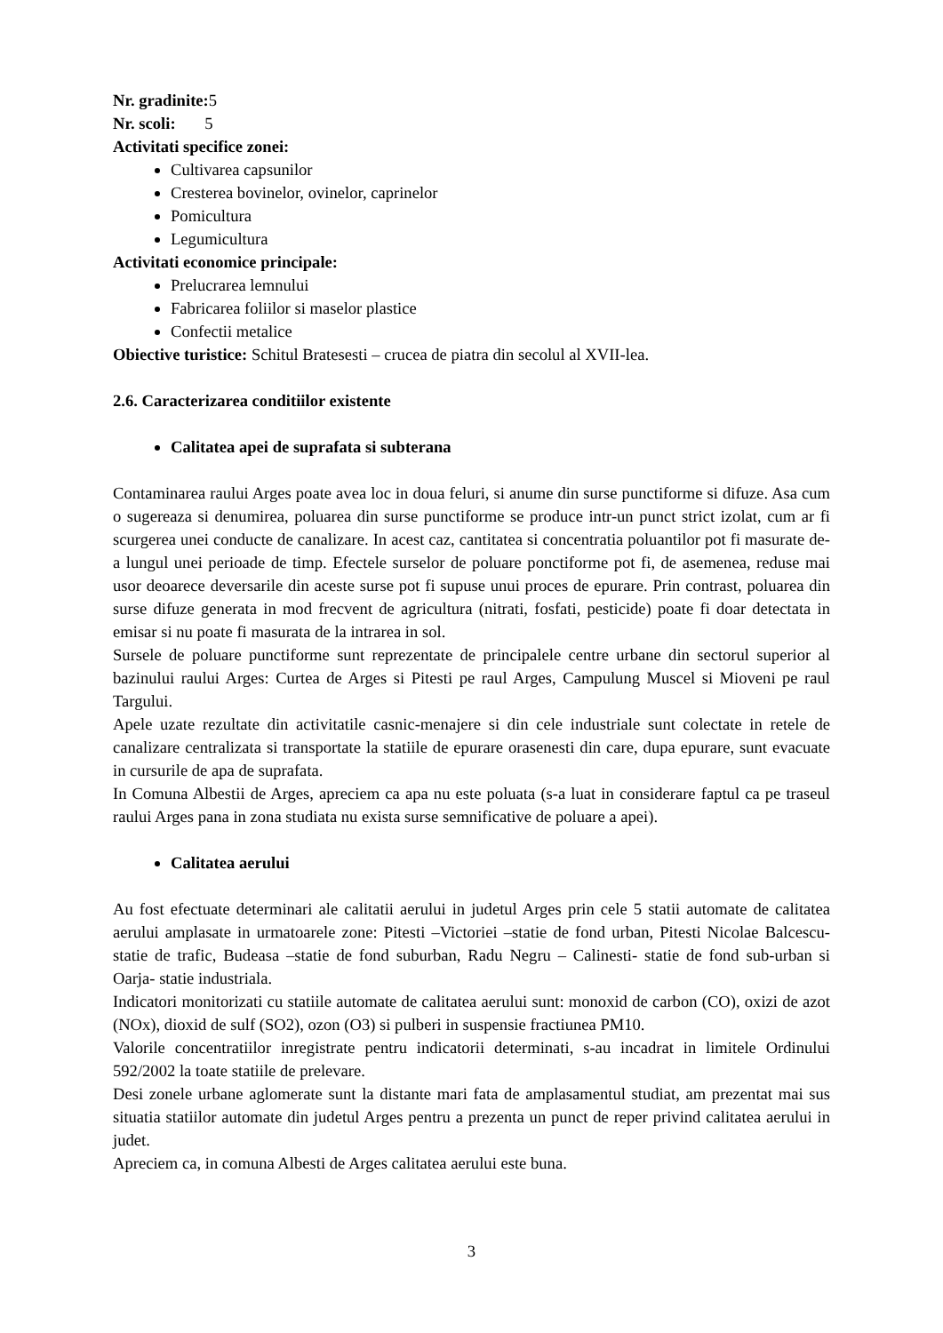Nr. gradinite: 5
Nr. scoli: 5
Activitati specifice zonei:
Cultivarea capsunilor
Cresterea bovinelor, ovinelor, caprinelor
Pomicultura
Legumicultura
Activitati economice principale:
Prelucrarea lemnului
Fabricarea foliilor si maselor plastice
Confectii metalice
Obiective turistice: Schitul Bratesesti – crucea de piatra din secolul al XVII-lea.
2.6. Caracterizarea conditiilor existente
Calitatea apei de suprafata si subterana
Contaminarea raului Arges poate avea loc in doua feluri, si anume din surse punctiforme si difuze. Asa cum o sugereaza si denumirea, poluarea din surse punctiforme se produce intr-un punct strict izolat, cum ar fi scurgerea unei conducte de canalizare. In acest caz, cantitatea si concentratia poluantilor pot fi masurate de-a lungul unei perioade de timp. Efectele surselor de poluare ponctiforme pot fi, de asemenea, reduse mai usor deoarece deversarile din aceste surse pot fi supuse unui proces de epurare. Prin contrast, poluarea din surse difuze generata in mod frecvent de agricultura (nitrati, fosfati, pesticide) poate fi doar detectata in emisar si nu poate fi masurata de la intrarea in sol.
Sursele de poluare punctiforme sunt reprezentate de principalele centre urbane din sectorul superior al bazinului raului Arges: Curtea de Arges si Pitesti pe raul Arges, Campulung Muscel si Mioveni pe raul Targului.
Apele uzate rezultate din activitatile casnic-menajere si din cele industriale sunt colectate in retele de canalizare centralizata si transportate la statiile de epurare orasenesti din care, dupa epurare, sunt evacuate in cursurile de apa de suprafata.
In Comuna Albestii de Arges, apreciem ca apa nu este poluata (s-a luat in considerare faptul ca pe traseul raului Arges pana in zona studiata nu exista surse semnificative de poluare a apei).
Calitatea aerului
Au fost efectuate determinari ale calitatii aerului in judetul Arges prin cele 5 statii automate de calitatea aerului amplasate in urmatoarele zone: Pitesti –Victoriei –statie de fond urban, Pitesti Nicolae Balcescu-statie de trafic, Budeasa –statie de fond suburban, Radu Negru – Calinesti- statie de fond sub-urban si Oarja- statie industriala.
Indicatori monitorizati cu statiile automate de calitatea aerului sunt: monoxid de carbon (CO), oxizi de azot (NOx), dioxid de sulf (SO2), ozon (O3) si pulberi in suspensie fractiunea PM10.
Valorile concentratiilor inregistrate pentru indicatorii determinati, s-au incadrat in limitele Ordinului 592/2002 la toate statiile de prelevare.
Desi zonele urbane aglomerate sunt la distante mari fata de amplasamentul studiat, am prezentat mai sus situatia statiilor automate din judetul Arges pentru a prezenta un punct de reper privind calitatea aerului in judet.
Apreciem ca, in comuna Albesti de Arges calitatea aerului este buna.
3